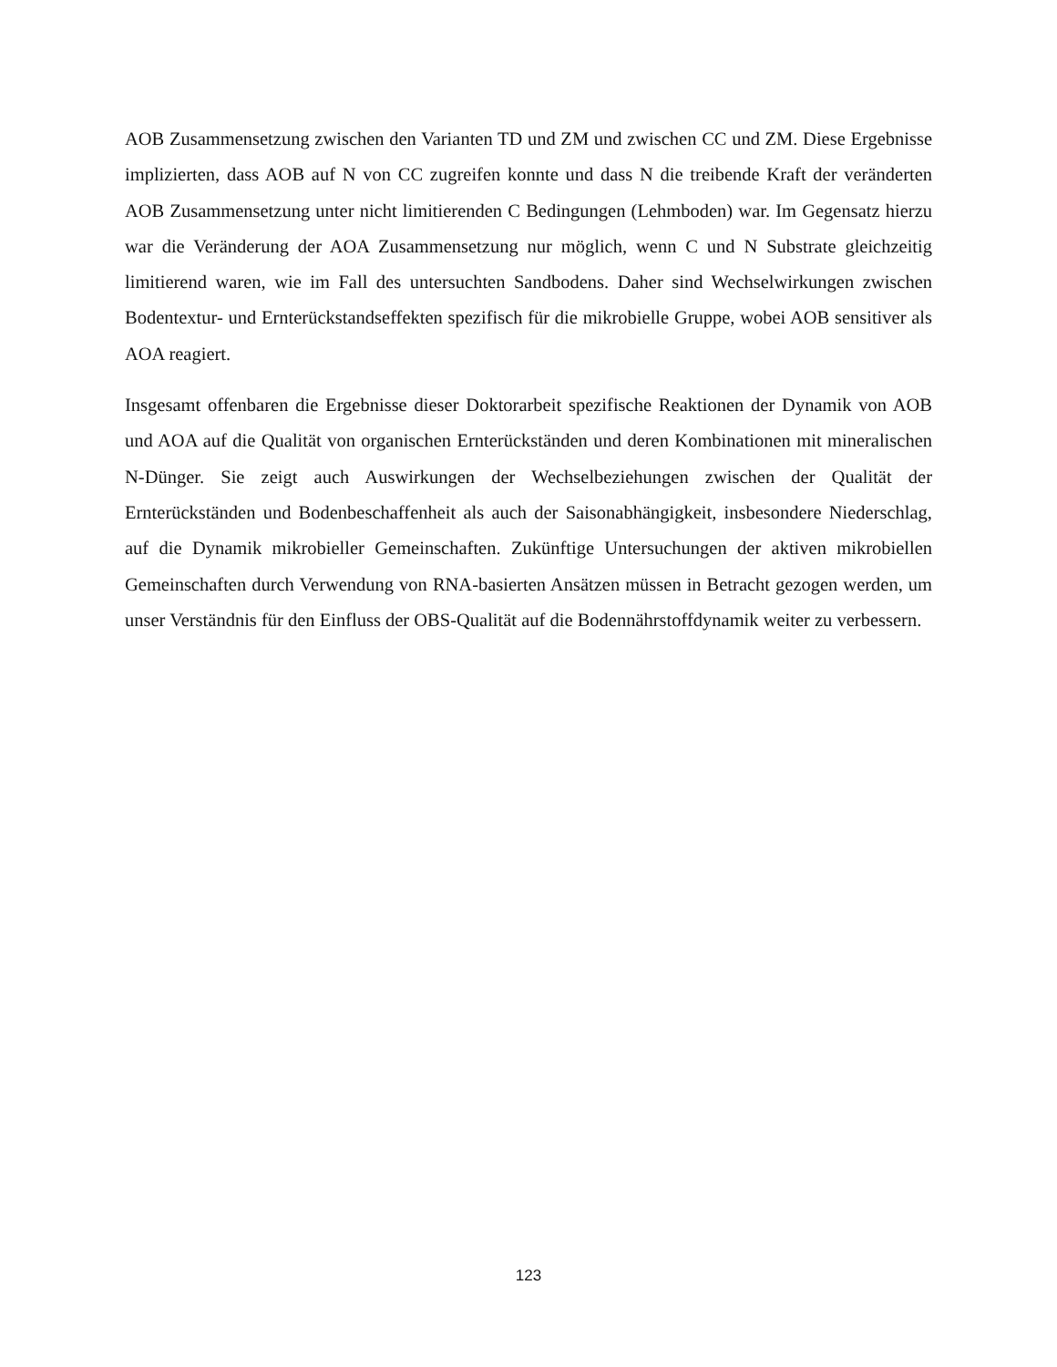AOB Zusammensetzung zwischen den Varianten TD und ZM und zwischen CC und ZM. Diese Ergebnisse implizierten, dass AOB auf N von CC zugreifen konnte und dass N die treibende Kraft der veränderten AOB Zusammensetzung unter nicht limitierenden C Bedingungen (Lehmboden) war. Im Gegensatz hierzu war die Veränderung der AOA Zusammensetzung nur möglich, wenn C und N Substrate gleichzeitig limitierend waren, wie im Fall des untersuchten Sandbodens. Daher sind Wechselwirkungen zwischen Bodentextur- und Ernterückstandseffekten spezifisch für die mikrobielle Gruppe, wobei AOB sensitiver als AOA reagiert.
Insgesamt offenbaren die Ergebnisse dieser Doktorarbeit spezifische Reaktionen der Dynamik von AOB und AOA auf die Qualität von organischen Ernterückständen und deren Kombinationen mit mineralischen N-Dünger. Sie zeigt auch Auswirkungen der Wechselbeziehungen zwischen der Qualität der Ernterückständen und Bodenbeschaffenheit als auch der Saisonabhängigkeit, insbesondere Niederschlag, auf die Dynamik mikrobieller Gemeinschaften. Zukünftige Untersuchungen der aktiven mikrobiellen Gemeinschaften durch Verwendung von RNA-basierten Ansätzen müssen in Betracht gezogen werden, um unser Verständnis für den Einfluss der OBS-Qualität auf die Bodennährstoffdynamik weiter zu verbessern.
123